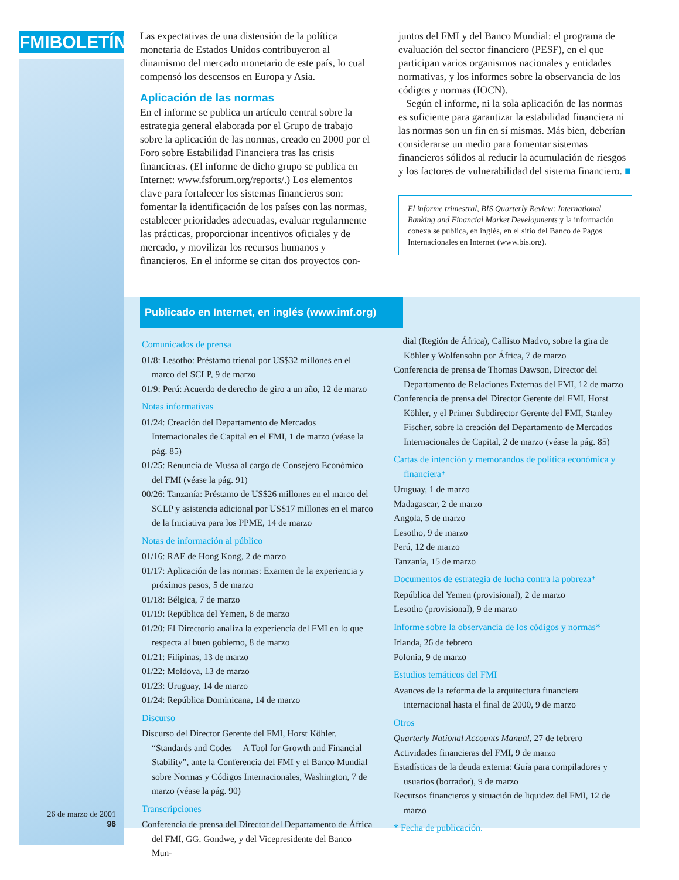FMIBOLETÍN
Las expectativas de una distensión de la política monetaria de Estados Unidos contribuyeron al dinamismo del mercado monetario de este país, lo cual compensó los descensos en Europa y Asia.
Aplicación de las normas
En el informe se publica un artículo central sobre la estrategia general elaborada por el Grupo de trabajo sobre la aplicación de las normas, creado en 2000 por el Foro sobre Estabilidad Financiera tras las crisis financieras. (El informe de dicho grupo se publica en Internet: www.fsforum.org/reports/.) Los elementos clave para fortalecer los sistemas financieros son: fomentar la identificación de los países con las normas, establecer prioridades adecuadas, evaluar regularmente las prácticas, proporcionar incentivos oficiales y de mercado, y movilizar los recursos humanos y financieros. En el informe se citan dos proyectos con-
juntos del FMI y del Banco Mundial: el programa de evaluación del sector financiero (PESF), en el que participan varios organismos nacionales y entidades normativas, y los informes sobre la observancia de los códigos y normas (IOCN).
Según el informe, ni la sola aplicación de las normas es suficiente para garantizar la estabilidad financiera ni las normas son un fin en sí mismas. Más bien, deberían considerarse un medio para fomentar sistemas financieros sólidos al reducir la acumulación de riesgos y los factores de vulnerabilidad del sistema financiero. ■
El informe trimestral, BIS Quarterly Review: International Banking and Financial Market Developments y la información conexa se publica, en inglés, en el sitio del Banco de Pagos Internacionales en Internet (www.bis.org).
Publicado en Internet, en inglés (www.imf.org)
Comunicados de prensa
01/8: Lesotho: Préstamo trienal por US$32 millones en el marco del SCLP, 9 de marzo
01/9: Perú: Acuerdo de derecho de giro a un año, 12 de marzo
Notas informativas
01/24: Creación del Departamento de Mercados Internacionales de Capital en el FMI, 1 de marzo (véase la pág. 85)
01/25: Renuncia de Mussa al cargo de Consejero Económico del FMI (véase la pág. 91)
00/26: Tanzanía: Préstamo de US$26 millones en el marco del SCLP y asistencia adicional por US$17 millones en el marco de la Iniciativa para los PPME, 14 de marzo
Notas de información al público
01/16: RAE de Hong Kong, 2 de marzo
01/17: Aplicación de las normas: Examen de la experiencia y próximos pasos, 5 de marzo
01/18: Bélgica, 7 de marzo
01/19: República del Yemen, 8 de marzo
01/20: El Directorio analiza la experiencia del FMI en lo que respecta al buen gobierno, 8 de marzo
01/21: Filipinas, 13 de marzo
01/22: Moldova, 13 de marzo
01/23: Uruguay, 14 de marzo
01/24: República Dominicana, 14 de marzo
Discurso
Discurso del Director Gerente del FMI, Horst Köhler, “Standards and Codes— A Tool for Growth and Financial Stability”, ante la Conferencia del FMI y el Banco Mundial sobre Normas y Códigos Internacionales, Washington, 7 de marzo (véase la pág. 90)
Transcripciones
Conferencia de prensa del Director del Departamento de África del FMI, GG. Gondwe, y del Vicepresidente del Banco Mun-
dial (Región de África), Callisto Madvo, sobre la gira de Köhler y Wolfensohn por África, 7 de marzo
Conferencia de prensa de Thomas Dawson, Director del Departamento de Relaciones Externas del FMI, 12 de marzo
Conferencia de prensa del Director Gerente del FMI, Horst Köhler, y el Primer Subdirector Gerente del FMI, Stanley Fischer, sobre la creación del Departamento de Mercados Internacionales de Capital, 2 de marzo (véase la pág. 85)
Cartas de intención y memorandos de política económica y financiera*
Uruguay, 1 de marzo
Madagascar, 2 de marzo
Angola, 5 de marzo
Lesotho, 9 de marzo
Perú, 12 de marzo
Tanzanía, 15 de marzo
Documentos de estrategia de lucha contra la pobreza*
República del Yemen (provisional), 2 de marzo
Lesotho (provisional), 9 de marzo
Informe sobre la observancia de los códigos y normas*
Irlanda, 26 de febrero
Polonia, 9 de marzo
Estudios temáticos del FMI
Avances de la reforma de la arquitectura financiera internacional hasta el final de 2000, 9 de marzo
Otros
Quarterly National Accounts Manual, 27 de febrero
Actividades financieras del FMI, 9 de marzo
Estadísticas de la deuda externa: Guía para compiladores y usuarios (borrador), 9 de marzo
Recursos financieros y situación de liquidez del FMI, 12 de marzo
* Fecha de publicación.
26 de marzo de 2001
96